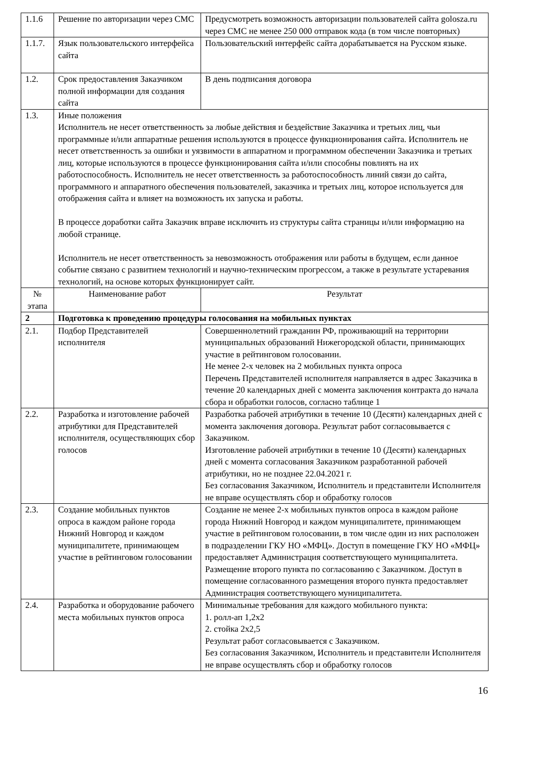| 1.1.6 | Решение по авторизации через СМС | Предусмотреть возможность авторизации пользователей сайта golosza.ru через СМС не менее 250 000 отправок кода (в том числе повторных) |
| 1.1.7. | Язык пользовательского интерфейса сайта | Пользовательский интерфейс сайта дорабатывается на Русском языке. |
| 1.2. | Срок предоставления Заказчиком полной информации для создания сайта | В день подписания договора |
| 1.3. | Иные положения Исполнитель не несет ответственность за любые действия и бездействие Заказчика и третьих лиц, чьи программные и/или аппаратные решения используются в процессе функционирования сайта. Исполнитель не несет ответственность за ошибки и уязвимости в аппаратном и программном обеспечении Заказчика и третьих лиц, которые используются в процессе функционирования сайта и/или способны повлиять на их работоспособность. Исполнитель не несет ответственность за работоспособность линий связи до сайта, программного и аппаратного обеспечения пользователей, заказчика и третьих лиц, которое используется для отображения сайта и влияет на возможность их запуска и работы. В процессе доработки сайта Заказчик вправе исключить из структуры сайта страницы и/или информацию на любой странице. Исполнитель не несет ответственность за невозможность отображения или работы в будущем, если данное событие связано с развитием технологий и научно-техническим прогрессом, а также в результате устаревания технологий, на основе которых функционирует сайт. | |
| № этапа | Наименование работ | Результат |
| 2 | Подготовка к проведению процедуры голосования на мобильных пунктах | |
| 2.1. | Подбор Представителей исполнителя | Совершеннолетний гражданин РФ, проживающий на территории муниципальных образований Нижегородской области, принимающих участие в рейтинговом голосовании. Не менее 2-х человек на 2 мобильных пункта опроса Перечень Представителей исполнителя направляется в адрес Заказчика в течение 20 календарных дней с момента заключения контракта до начала сбора и обработки голосов, согласно таблице 1 |
| 2.2. | Разработка и изготовление рабочей атрибутики для Представителей исполнителя, осуществляющих сбор голосов | Разработка рабочей атрибутики в течение 10 (Десяти) календарных дней с момента заключения договора. Результат работ согласовывается с Заказчиком. Изготовление рабочей атрибутики в течение 10 (Десяти) календарных дней с момента согласования Заказчиком разработанной рабочей атрибутики, но не позднее 22.04.2021 г. Без согласования Заказчиком, Исполнитель и представители Исполнителя не вправе осуществлять сбор и обработку голосов |
| 2.3. | Создание мобильных пунктов опроса в каждом районе города Нижний Новгород и каждом муниципалитете, принимающем участие в рейтинговом голосовании | Создание не менее 2-х мобильных пунктов опроса в каждом районе города Нижний Новгород и каждом муниципалитете, принимающем участие в рейтинговом голосовании, в том числе один из них расположен в подразделении ГКУ НО «МФЦ». Доступ в помещение ГКУ НО «МФЦ» предоставляет Администрация соответствующего муниципалитета. Размещение второго пункта по согласованию с Заказчиком. Доступ в помещение согласованного размещения второго пункта предоставляет Администрация соответствующего муниципалитета. |
| 2.4. | Разработка и оборудование рабочего места мобильных пунктов опроса | Минимальные требования для каждого мобильного пункта: 1. ролл-ап 1,2х2 2. стойка 2х2,5 Результат работ согласовывается с Заказчиком. Без согласования Заказчиком, Исполнитель и представители Исполнителя не вправе осуществлять сбор и обработку голосов |
16